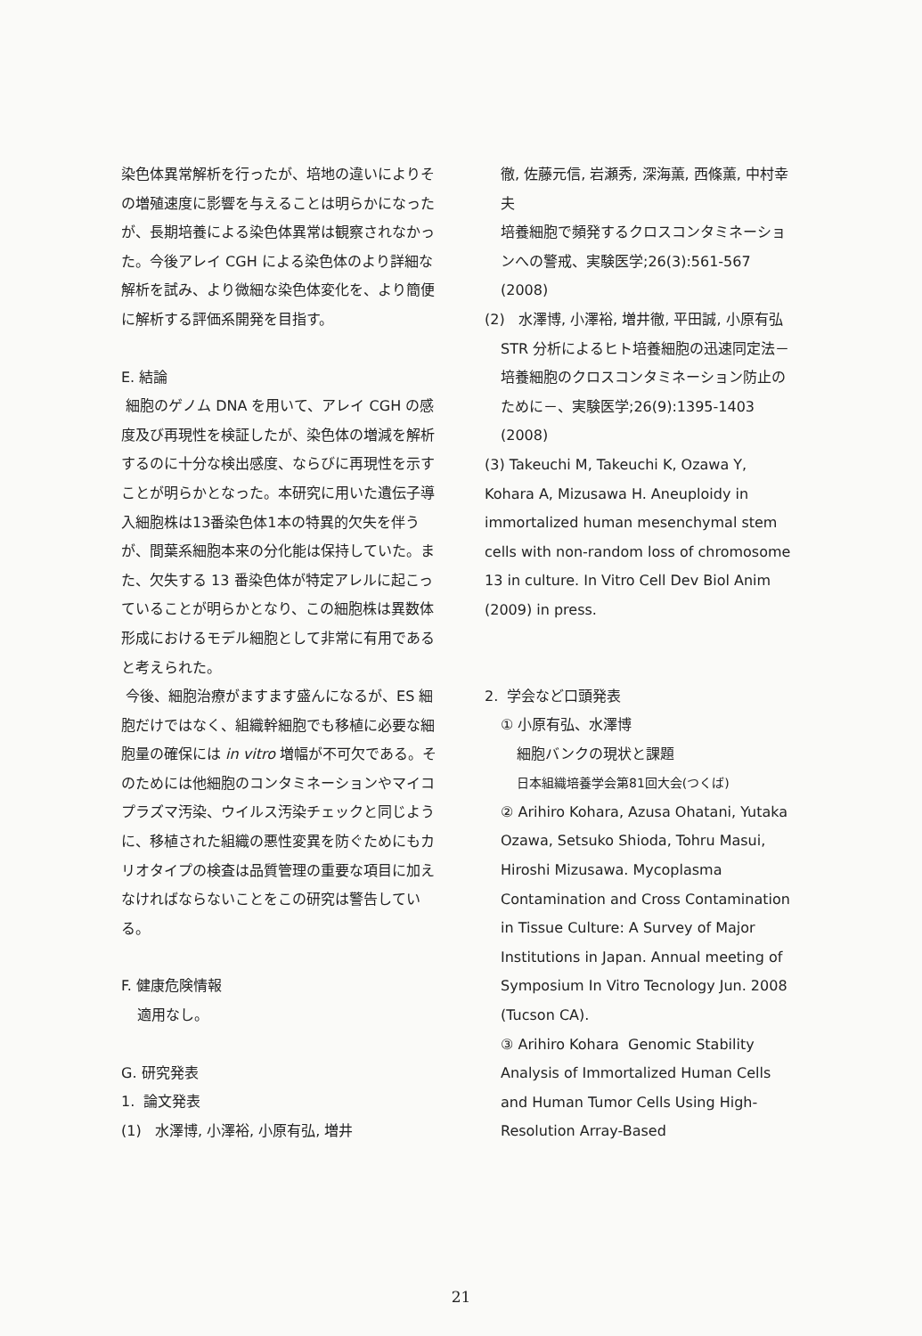染色体異常解析を行ったが、培地の違いによりその増殖速度に影響を与えることは明らかになったが、長期培養による染色体異常は観察されなかった。今後アレイ CGH による染色体のより詳細な解析を試み、より微細な染色体変化を、より簡便に解析する評価系開発を目指す。
E. 結論
細胞のゲノム DNA を用いて、アレイ CGH の感度及び再現性を検証したが、染色体の増減を解析するのに十分な検出感度、ならびに再現性を示すことが明らかとなった。本研究に用いた遺伝子導入細胞株は13番染色体1本の特異的欠失を伴うが、間葉系細胞本来の分化能は保持していた。また、欠失する 13 番染色体が特定アレルに起こっていることが明らかとなり、この細胞株は異数体形成におけるモデル細胞として非常に有用であると考えられた。
今後、細胞治療がますます盛んになるが、ES 細胞だけではなく、組織幹細胞でも移植に必要な細胞量の確保には in vitro 増幅が不可欠である。そのためには他細胞のコンタミネーションやマイコプラズマ汚染、ウイルス汚染チェックと同じように、移植された組織の悪性変異を防ぐためにもカリオタイプの検査は品質管理の重要な項目に加えなければならないことをこの研究は警告している。
F. 健康危険情報
適用なし。
G. 研究発表
1. 論文発表
(1) 水澤博, 小澤裕, 小原有弘, 増井
徹, 佐藤元信, 岩瀬秀, 深海薫, 西條薫, 中村幸夫
培養細胞で頻発するクロスコンタミネーションへの警戒、実験医学;26(3):561-567 (2008)
(2) 水澤博, 小澤裕, 増井徹, 平田誠, 小原有弘
STR 分析によるヒト培養細胞の迅速同定法－培養細胞のクロスコンタミネーション防止のために－、実験医学;26(9):1395-1403 (2008)
(3) Takeuchi M, Takeuchi K, Ozawa Y, Kohara A, Mizusawa H. Aneuploidy in immortalized human mesenchymal stem cells with non-random loss of chromosome 13 in culture. In Vitro Cell Dev Biol Anim (2009) in press.
2. 学会など口頭発表
① 小原有弘、水澤博
細胞バンクの現状と課題
日本組織培養学会第81回大会(つくば)
② Arihiro Kohara, Azusa Ohatani, Yutaka Ozawa, Setsuko Shioda, Tohru Masui, Hiroshi Mizusawa. Mycoplasma Contamination and Cross Contamination in Tissue Culture: A Survey of Major Institutions in Japan. Annual meeting of Symposium In Vitro Tecnology Jun. 2008 (Tucson CA).
③ Arihiro Kohara Genomic Stability Analysis of Immortalized Human Cells and Human Tumor Cells Using High-Resolution Array-Based
21